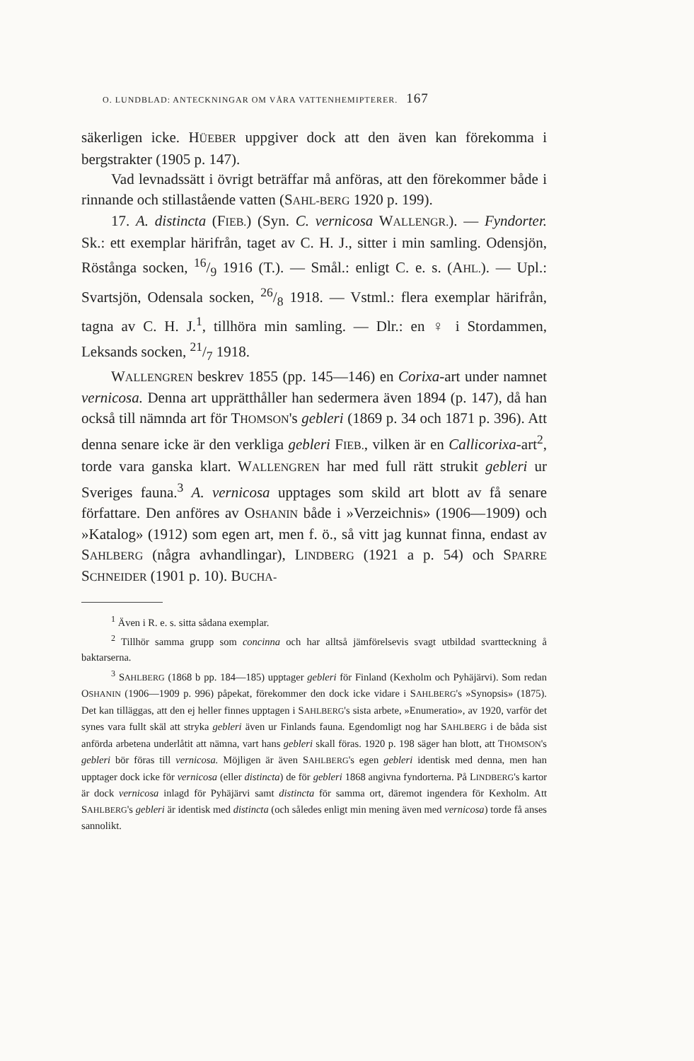O. LUNDBLAD: ANTECKNINGAR OM VÅRA VATTENHEMIPTERER. 167
säkerligen icke. HÜEBER uppgiver dock att den även kan förekomma i bergstrakter (1905 p. 147).
Vad levnadssätt i övrigt beträffar må anföras, att den förekommer både i rinnande och stillastående vatten (SAHL-BERG 1920 p. 199).
17. A. distincta (FIEB.) (Syn. C. vernicosa WALLENGR.). — Fyndorter. Sk.: ett exemplar härifrån, taget av C. H. J., sitter i min samling. Odensjön, Röstånga socken, 16/9 1916 (T.). — Smål.: enligt C. e. s. (AHL.). — Upl.: Svartsjön, Odensala socken, 26/8 1918. — Vstml.: flera exemplar härifrån, tagna av C. H. J.<sup>1</sup>, tillhöra min samling. — Dlr.: en ♀ i Stordammen, Leksands socken, 21/7 1918.
WALLENGREN beskrev 1855 (pp. 145—146) en Corixa-art under namnet vernicosa. Denna art upprätthåller han sedermera även 1894 (p. 147), då han också till nämnda art för THOMSON's gebleri (1869 p. 34 och 1871 p. 396). Att denna senare icke är den verkliga gebleri FIEB., vilken är en Callicorixa-art<sup>2</sup>, torde vara ganska klart. WALLENGREN har med full rätt strukit gebleri ur Sveriges fauna.<sup>3</sup> A. vernicosa upptages som skild art blott av få senare författare. Den anföres av OSHANIN både i »Verzeichnis» (1906—1909) och »Katalog» (1912) som egen art, men f. ö., så vitt jag kunnat finna, endast av SAHLBERG (några avhandlingar), LINDBERG (1921 a p. 54) och SPARRE SCHNEIDER (1901 p. 10). BUCHA-
<sup>1</sup> Även i R. e. s. sitta sådana exemplar.
<sup>2</sup> Tillhör samma grupp som concinna och har alltså jämförelsevis svagt utbildad svartteckning å baktarserna.
<sup>3</sup> SAHLBERG (1868 b pp. 184—185) upptager gebleri för Finland (Kexholm och Pyhäjärvi). Som redan OSHANIN (1906—1909 p. 996) påpekat, förekommer den dock icke vidare i SAHLBERG's »Synopsis» (1875). Det kan tilläggas, att den ej heller finnes upptagen i SAHLBERG's sista arbete, »Enumeratio», av 1920, varför det synes vara fullt skäl att stryka gebleri även ur Finlands fauna. Egendomligt nog har SAHLBERG i de båda sist anförda arbetena underlåtit att nämna, vart hans gebleri skall föras. 1920 p. 198 säger han blott, att THOMSON's gebleri bör föras till vernicosa. Möjligen är även SAHLBERG's egen gebleri identisk med denna, men han upptager dock icke för vernicosa (eller distincta) de för gebleri 1868 angivna fyndorterna. På LINDBERG's kartor är dock vernicosa inlagd för Pyhäjärvi samt distincta för samma ort, däremot ingendera för Kexholm. Att SAHLBERG's gebleri är identisk med distincta (och således enligt min mening även med vernicosa) torde få anses sannolikt.